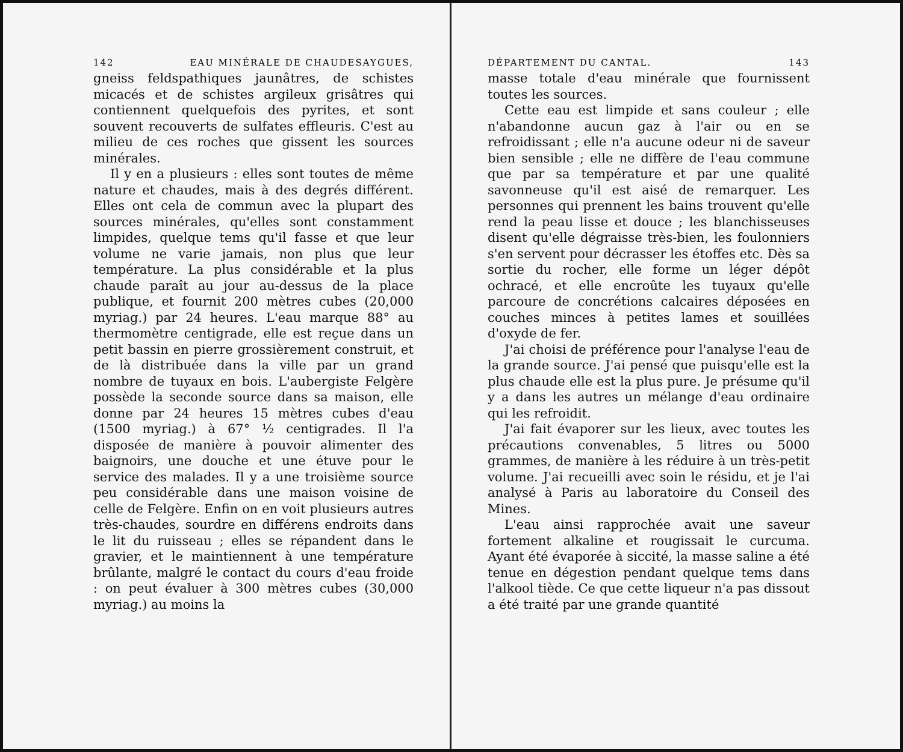142 EAU MINÉRALE DE CHAUDESAYGUES,
gneiss feldspathiques jaunâtres, de schistes micacés et de schistes argileux grisâtres qui contiennent quelquefois des pyrites, et sont souvent recouverts de sulfates effleuris. C'est au milieu de ces roches que gissent les sources minérales.
Il y en a plusieurs : elles sont toutes de même nature et chaudes, mais à des degrés différent. Elles ont cela de commun avec la plupart des sources minérales, qu'elles sont constamment limpides, quelque tems qu'il fasse et que leur volume ne varie jamais, non plus que leur température. La plus considérable et la plus chaude paraît au jour au-dessus de la place publique, et fournit 200 mètres cubes (20,000 myriag.) par 24 heures. L'eau marque 88° au thermomètre centigrade, elle est reçue dans un petit bassin en pierre grossièrement construit, et de là distribuée dans la ville par un grand nombre de tuyaux en bois. L'aubergiste Felgère possède la seconde source dans sa maison, elle donne par 24 heures 15 mètres cubes d'eau (1500 myriag.) à 67° ½ centigrades. Il l'a disposée de manière à pouvoir alimenter des baignoirs, une douche et une étuve pour le service des malades. Il y a une troisième source peu considérable dans une maison voisine de celle de Felgère. Enfin on en voit plusieurs autres très-chaudes, sourdre en différens endroits dans le lit du ruisseau ; elles se répandent dans le gravier, et le maintiennent à une température brûlante, malgré le contact du cours d'eau froide : on peut évaluer à 300 mètres cubes (30,000 myriag.) au moins la
DÉPARTEMENT DU CANTAL. 143
masse totale d'eau minérale que fournissent toutes les sources.
Cette eau est limpide et sans couleur ; elle n'abandonne aucun gaz à l'air ou en se refroidissant ; elle n'a aucune odeur ni de saveur bien sensible ; elle ne diffère de l'eau commune que par sa température et par une qualité savonneuse qu'il est aisé de remarquer. Les personnes qui prennent les bains trouvent qu'elle rend la peau lisse et douce ; les blanchisseuses disent qu'elle dégraisse très-bien, les foulonniers s'en servent pour décrasser les étoffes etc. Dès sa sortie du rocher, elle forme un léger dépôt ochracé, et elle encroûte les tuyaux qu'elle parcoure de concrétions calcaires déposées en couches minces à petites lames et souillées d'oxyde de fer.
J'ai choisi de préférence pour l'analyse l'eau de la grande source. J'ai pensé que puisqu'elle est la plus chaude elle est la plus pure. Je présume qu'il y a dans les autres un mélange d'eau ordinaire qui les refroidit.
J'ai fait évaporer sur les lieux, avec toutes les précautions convenables, 5 litres ou 5000 grammes, de manière à les réduire à un très-petit volume. J'ai recueilli avec soin le résidu, et je l'ai analysé à Paris au laboratoire du Conseil des Mines.
L'eau ainsi rapprochée avait une saveur fortement alkaline et rougissait le curcuma. Ayant été évaporée à siccité, la masse saline a été tenue en dégestion pendant quelque tems dans l'alkool tiède. Ce que cette liqueur n'a pas dissout a été traité par une grande quantité